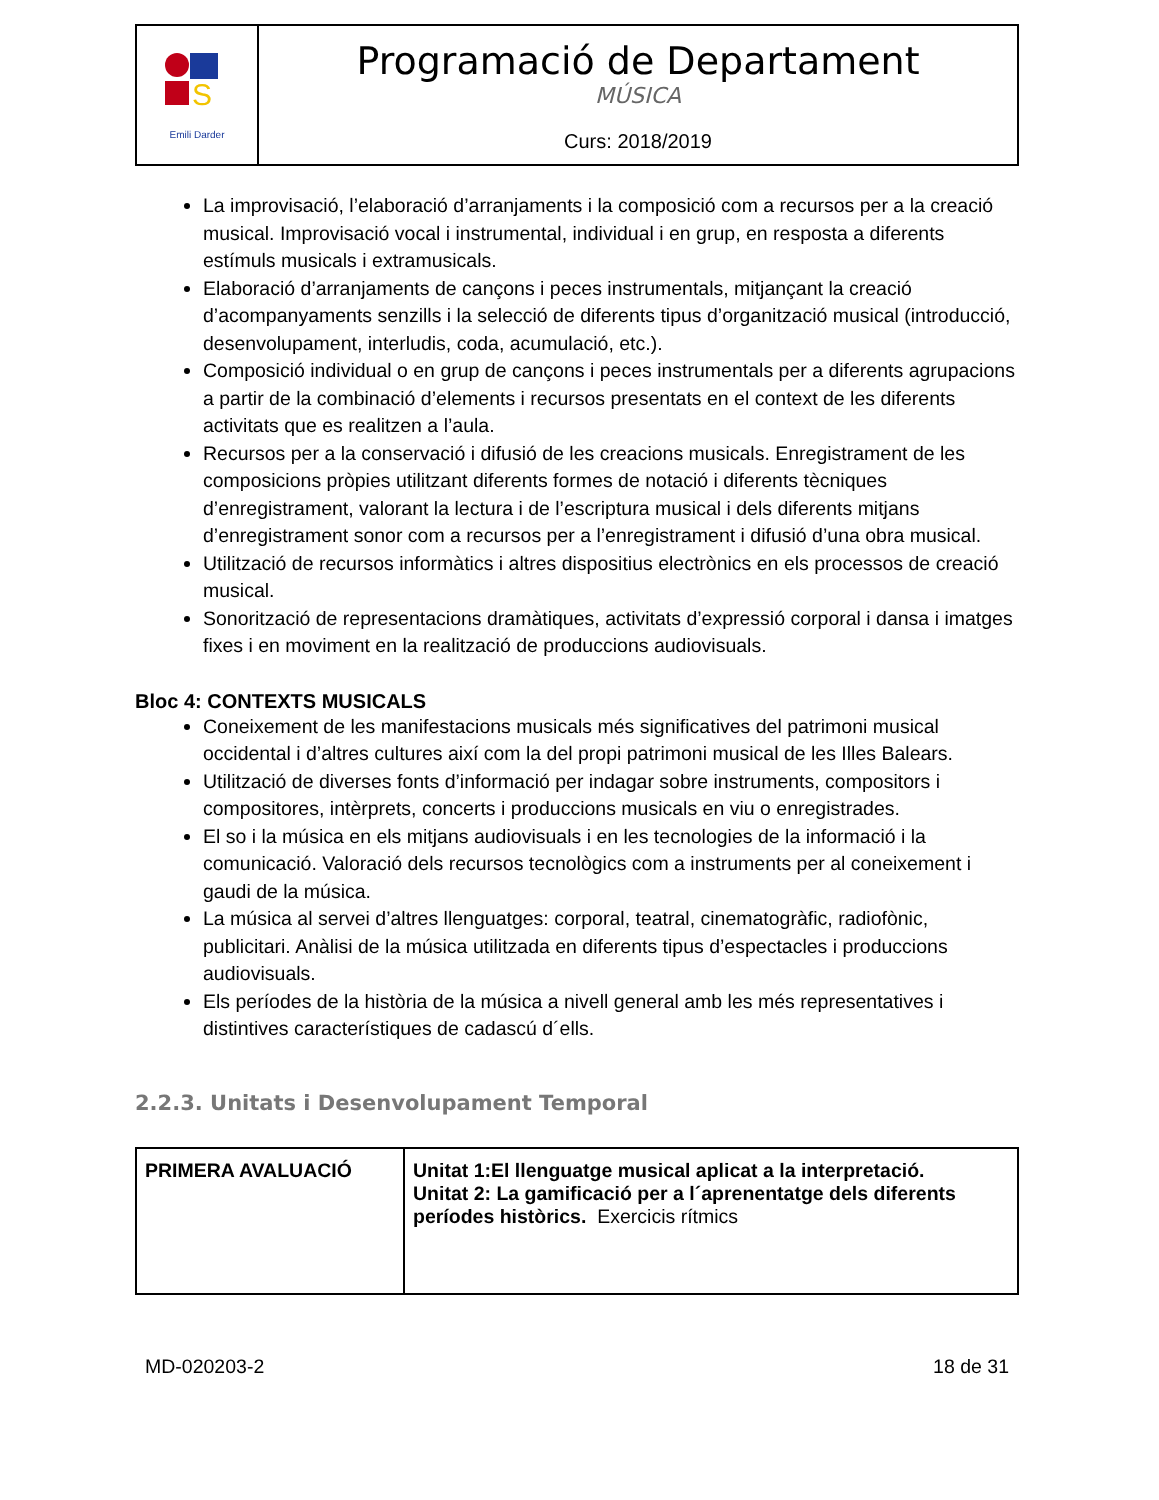| S Emili Darder | Programació de Departament MÚSICA Curs: 2018/2019 |
La improvisació, l’elaboració d’arranjaments i la composició com a recursos per a la creació musical. Improvisació vocal i instrumental, individual i en grup, en resposta a diferents estímuls musicals i extramusicals.
Elaboració d’arranjaments de cançons i peces instrumentals, mitjançant la creació d’acompanyaments senzills i la selecció de diferents tipus d’organització musical (introducció, desenvolupament, interludis, coda, acumulació, etc.).
Composició individual o en grup de cançons i peces instrumentals per a diferents agrupacions a partir de la combinació d’elements i recursos presentats en el context de les diferents activitats que es realitzen a l’aula.
Recursos per a la conservació i difusió de les creacions musicals. Enregistrament de les composicions pròpies utilitzant diferents formes de notació i diferents tècniques d’enregistrament, valorant la lectura i de l’escriptura musical i dels diferents mitjans d’enregistrament sonor com a recursos per a l’enregistrament i difusió d’una obra musical.
Utilització de recursos informàtics i altres dispositius electrònics en els processos de creació musical.
Sonorització de representacions dramàtiques, activitats d’expressió corporal i dansa i imatges fixes i en moviment en la realització de produccions audiovisuals.
Bloc 4: CONTEXTS MUSICALS
Coneixement de les manifestacions musicals més significatives del patrimoni musical occidental i d’altres cultures així com la del propi patrimoni musical de les Illes Balears.
Utilització de diverses fonts d’informació per indagar sobre instruments, compositors i compositores, intèrprets, concerts i produccions musicals en viu o enregistrades.
El so i la música en els mitjans audiovisuals i en les tecnologies de la informació i la comunicació. Valoració dels recursos tecnològics com a instruments per al coneixement i gaudi de la música.
La música al servei d’altres llenguatges: corporal, teatral, cinematogràfic, radiofònic, publicitari. Anàlisi de la música utilitzada en diferents tipus d’espectacles i produccions audiovisuals.
Els períodes de la història de la música a nivell general amb les més representatives i distintives característiques de cadascú d´ells.
2.2.3. Unitats i Desenvolupament Temporal
| PRIMERA AVALUACIÓ | Unitat 1:El llenguatge musical aplicat a la interpretació. Unitat 2: La gamificació per a l´aprenentatge dels diferents períodes històrics. Exercicis rítmics |
MD-020203-2 18 de 31